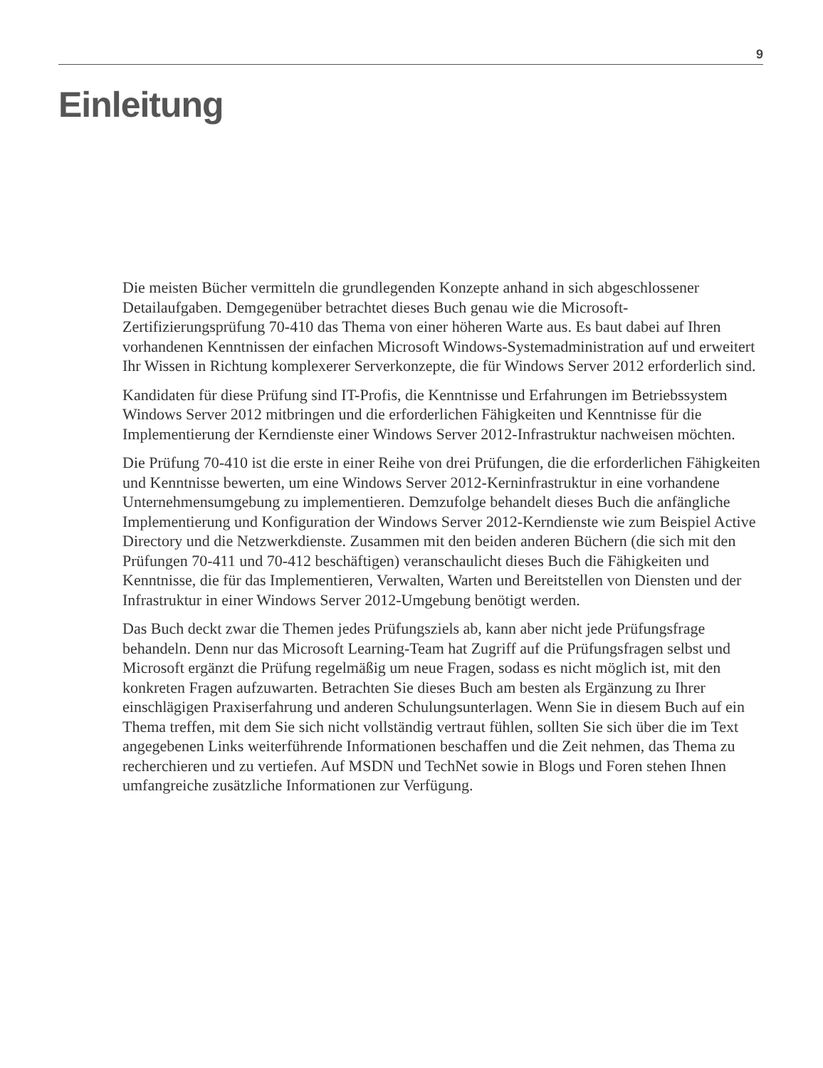9
Einleitung
Die meisten Bücher vermitteln die grundlegenden Konzepte anhand in sich abgeschlossener Detailaufgaben. Demgegenüber betrachtet dieses Buch genau wie die Microsoft-Zertifizierungsprüfung 70-410 das Thema von einer höheren Warte aus. Es baut dabei auf Ihren vorhandenen Kenntnissen der einfachen Microsoft Windows-Systemadministration auf und erweitert Ihr Wissen in Richtung komplexerer Serverkonzepte, die für Windows Server 2012 erforderlich sind.
Kandidaten für diese Prüfung sind IT-Profis, die Kenntnisse und Erfahrungen im Betriebssystem Windows Server 2012 mitbringen und die erforderlichen Fähigkeiten und Kenntnisse für die Implementierung der Kerndienste einer Windows Server 2012-Infrastruktur nachweisen möchten.
Die Prüfung 70-410 ist die erste in einer Reihe von drei Prüfungen, die die erforderlichen Fähigkeiten und Kenntnisse bewerten, um eine Windows Server 2012-Kerninfrastruktur in eine vorhandene Unternehmensumgebung zu implementieren. Demzufolge behandelt dieses Buch die anfängliche Implementierung und Konfiguration der Windows Server 2012-Kerndienste wie zum Beispiel Active Directory und die Netzwerkdienste. Zusammen mit den beiden anderen Büchern (die sich mit den Prüfungen 70-411 und 70-412 beschäftigen) veranschaulicht dieses Buch die Fähigkeiten und Kenntnisse, die für das Implementieren, Verwalten, Warten und Bereitstellen von Diensten und der Infrastruktur in einer Windows Server 2012-Umgebung benötigt werden.
Das Buch deckt zwar die Themen jedes Prüfungsziels ab, kann aber nicht jede Prüfungsfrage behandeln. Denn nur das Microsoft Learning-Team hat Zugriff auf die Prüfungsfragen selbst und Microsoft ergänzt die Prüfung regelmäßig um neue Fragen, sodass es nicht möglich ist, mit den konkreten Fragen aufzuwarten. Betrachten Sie dieses Buch am besten als Ergänzung zu Ihrer einschlägigen Praxiserfahrung und anderen Schulungsunterlagen. Wenn Sie in diesem Buch auf ein Thema treffen, mit dem Sie sich nicht vollständig vertraut fühlen, sollten Sie sich über die im Text angegebenen Links weiterführende Informationen beschaffen und die Zeit nehmen, das Thema zu recherchieren und zu vertiefen. Auf MSDN und TechNet sowie in Blogs und Foren stehen Ihnen umfangreiche zusätzliche Informationen zur Verfügung.